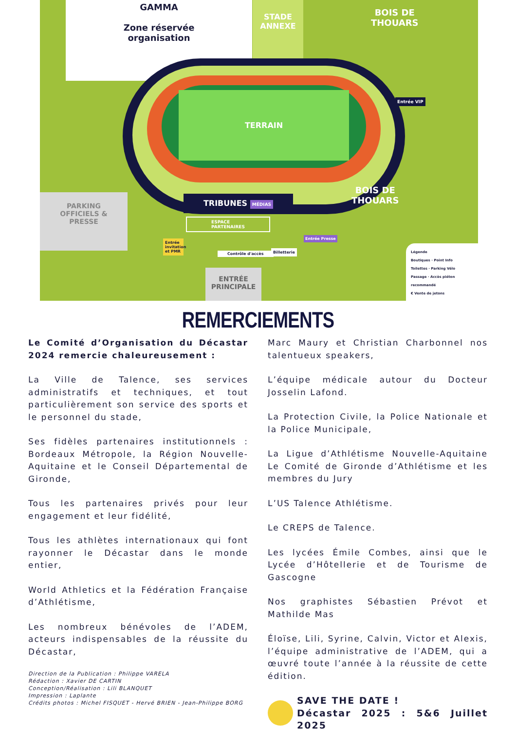GAMMA
Zone réservée
organisation
STADE
ANNEXE
BOIS DE
THOUARS
TERRAIN
TRIBUNES MÉDIAS
BOIS DE
THOUARS
PARKING
OFFICIELS &
PRESSE
ENTRÉE
PRINCIPALE
ESPACE
PARTENAIRES
Entrée invitation et PMR
Contrôle d'accès
Billetterie
Entrée Presse
Entrée VIP
Légende
Boutiques · Point Info
Toilettes · Parking Vélo
Passage · Accès piéton recommandé
€ Vente de jetons
REMERCIEMENTS
Le Comité d’Organisation du Décastar 2024 remercie chaleureusement :
La Ville de Talence, ses services administratifs et techniques, et tout particulièrement son service des sports et le personnel du stade,
Ses fidèles partenaires institutionnels : Bordeaux Métropole, la Région Nouvelle-Aquitaine et le Conseil Départemental de Gironde,
Tous les partenaires privés pour leur engagement et leur fidélité,
Tous les athlètes internationaux qui font rayonner le Décastar dans le monde entier,
World Athletics et la Fédération Française d’Athlétisme,
Les nombreux bénévoles de l’ADEM, acteurs indispensables de la réussite du Décastar,
Direction de la Publication : Philippe VARELA
Rédaction : Xavier DE CARTIN
Conception/Réalisation : Lili BLANQUET
Impression : Laplante
Crédits photos : Michel FISQUET - Hervé BRIEN - Jean-Philippe BORG
Marc Maury et Christian Charbonnel nos talentueux speakers,
L’équipe médicale autour du Docteur Josselin Lafond.
La Protection Civile, la Police Nationale et la Police Municipale,
La Ligue d’Athlétisme Nouvelle-Aquitaine Le Comité de Gironde d’Athlétisme et les membres du Jury
L’US Talence Athlétisme.
Le CREPS de Talence.
Les lycées Émile Combes, ainsi que le Lycée d’Hôtellerie et de Tourisme de Gascogne
Nos graphistes Sébastien Prévot et Mathilde Mas
Éloïse, Lili, Syrine, Calvin, Victor et Alexis, l’équipe administrative de l’ADEM, qui a œuvré toute l’année à la réussite de cette édition.
SAVE THE DATE !
Décastar 2025 : 5&6 Juillet 2025